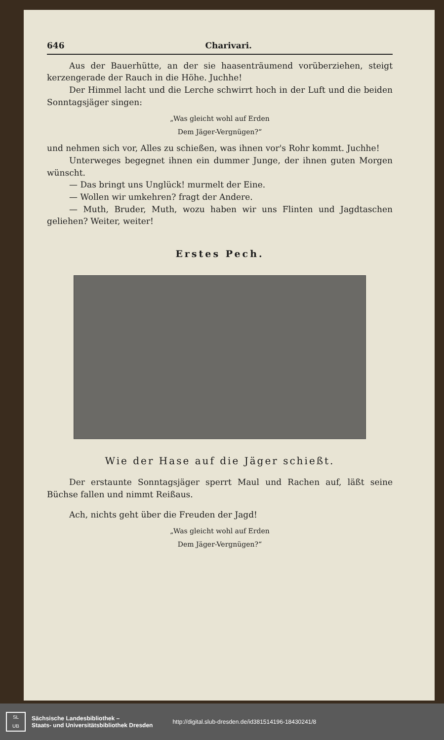646 Charivari.
Aus der Bauerhütte, an der sie haasenträumend vorüberziehen, steigt kerzengerade der Rauch in die Höhe. Juchhe!
Der Himmel lacht und die Lerche schwirrt hoch in der Luft und die beiden Sonntagsjäger singen:
„Was gleicht wohl auf Erden
Dem Jäger-Vergnügen?“
und nehmen sich vor, Alles zu schießen, was ihnen vor's Rohr kommt. Juchhe!
Unterweges begegnet ihnen ein dummer Junge, der ihnen guten Morgen wünscht.
— Das bringt uns Unglück! murmelt der Eine.
— Wollen wir umkehren? fragt der Andere.
— Muth, Bruder, Muth, wozu haben wir uns Flinten und Jagdtaschen geliehen? Weiter, weiter!
Erstes Pech.
Wie der Hase auf die Jäger schießt.
Der erstaunte Sonntagsjäger sperrt Maul und Rachen auf, läßt seine Büchse fallen und nimmt Reißaus.
Ach, nichts geht über die Freuden der Jagd!
„Was gleicht wohl auf Erden
Dem Jäger-Vergnügen?“
SL
UB
Sächsische Landesbibliothek –
Staats- und Universitätsbibliothek Dresden
http://digital.slub-dresden.de/id381514196-18430241/8